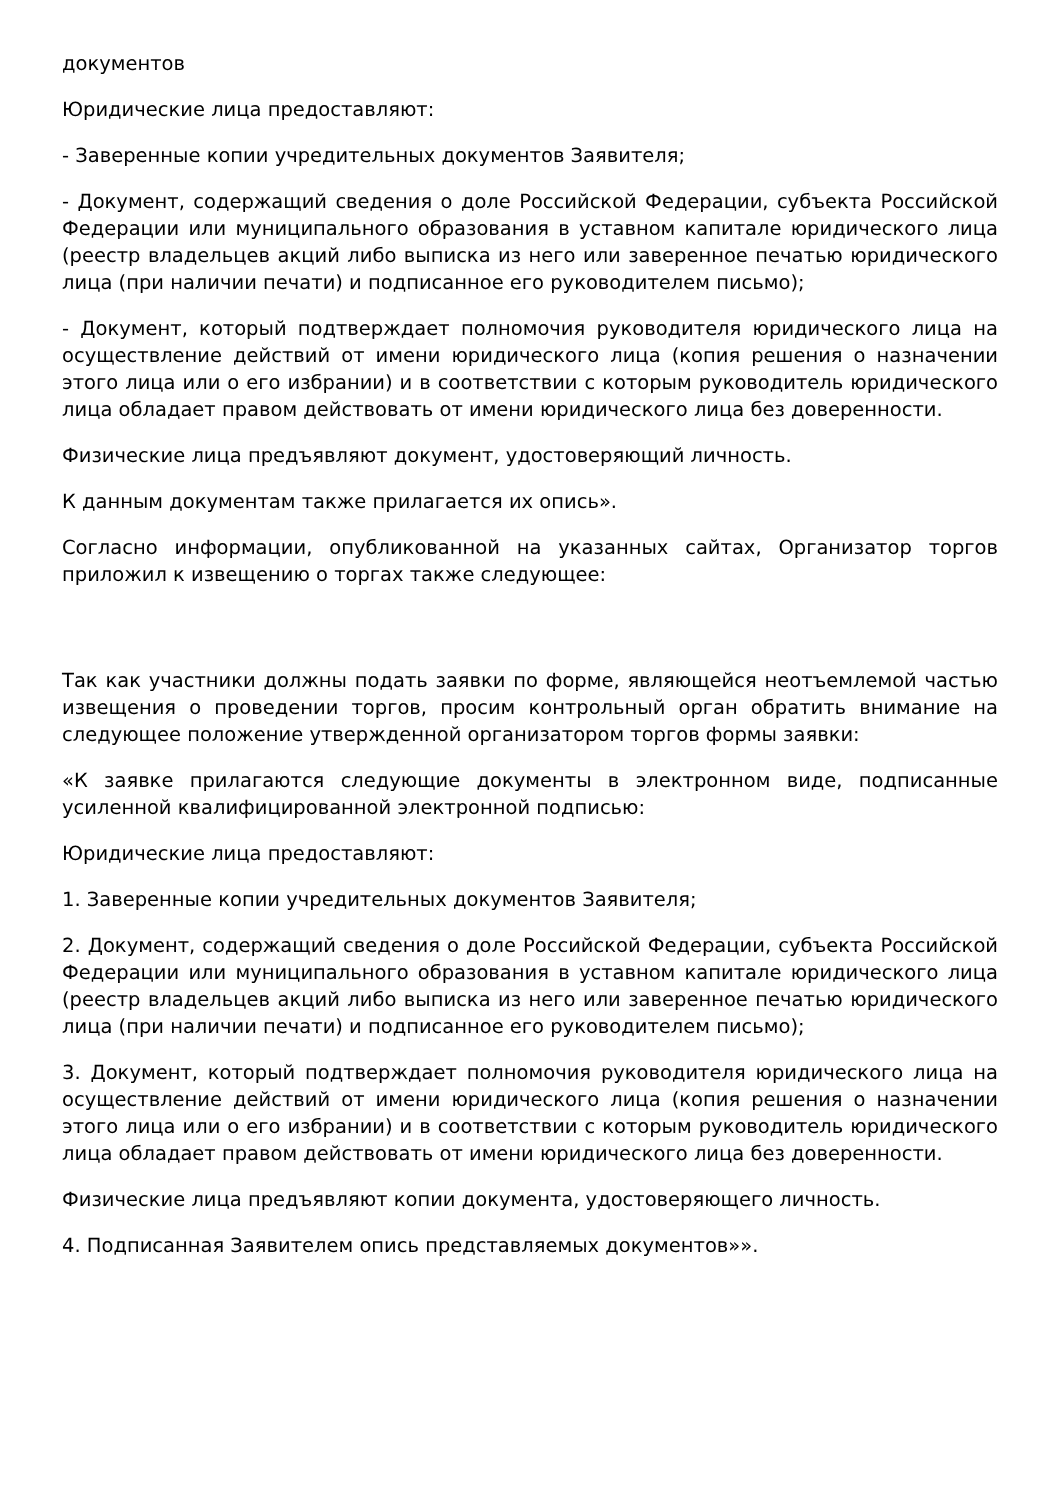документов
Юридические лица предоставляют:
- Заверенные копии учредительных документов Заявителя;
- Документ, содержащий сведения о доле Российской Федерации, субъекта Российской Федерации или муниципального образования в уставном капитале юридического лица (реестр владельцев акций либо выписка из него или заверенное печатью юридического лица (при наличии печати) и подписанное его руководителем письмо);
- Документ, который подтверждает полномочия руководителя юридического лица на осуществление действий от имени юридического лица (копия решения о назначении этого лица или о его избрании) и в соответствии с которым руководитель юридического лица обладает правом действовать от имени юридического лица без доверенности.
Физические лица предъявляют документ, удостоверяющий личность.
К данным документам также прилагается их опись».
Согласно информации, опубликованной на указанных сайтах, Организатор торгов приложил к извещению о торгах также следующее:
Так как участники должны подать заявки по форме, являющейся неотъемлемой частью извещения о проведении торгов, просим контрольный орган обратить внимание на следующее положение утвержденной организатором торгов формы заявки:
«К заявке прилагаются следующие документы в электронном виде, подписанные усиленной квалифицированной электронной подписью:
Юридические лица предоставляют:
1. Заверенные копии учредительных документов Заявителя;
2. Документ, содержащий сведения о доле Российской Федерации, субъекта Российской Федерации или муниципального образования в уставном капитале юридического лица (реестр владельцев акций либо выписка из него или заверенное печатью юридического лица (при наличии печати) и подписанное его руководителем письмо);
3. Документ, который подтверждает полномочия руководителя юридического лица на осуществление действий от имени юридического лица (копия решения о назначении этого лица или о его избрании) и в соответствии с которым руководитель юридического лица обладает правом действовать от имени юридического лица без доверенности.
Физические лица предъявляют копии документа, удостоверяющего личность.
4. Подписанная Заявителем опись представляемых документов»».